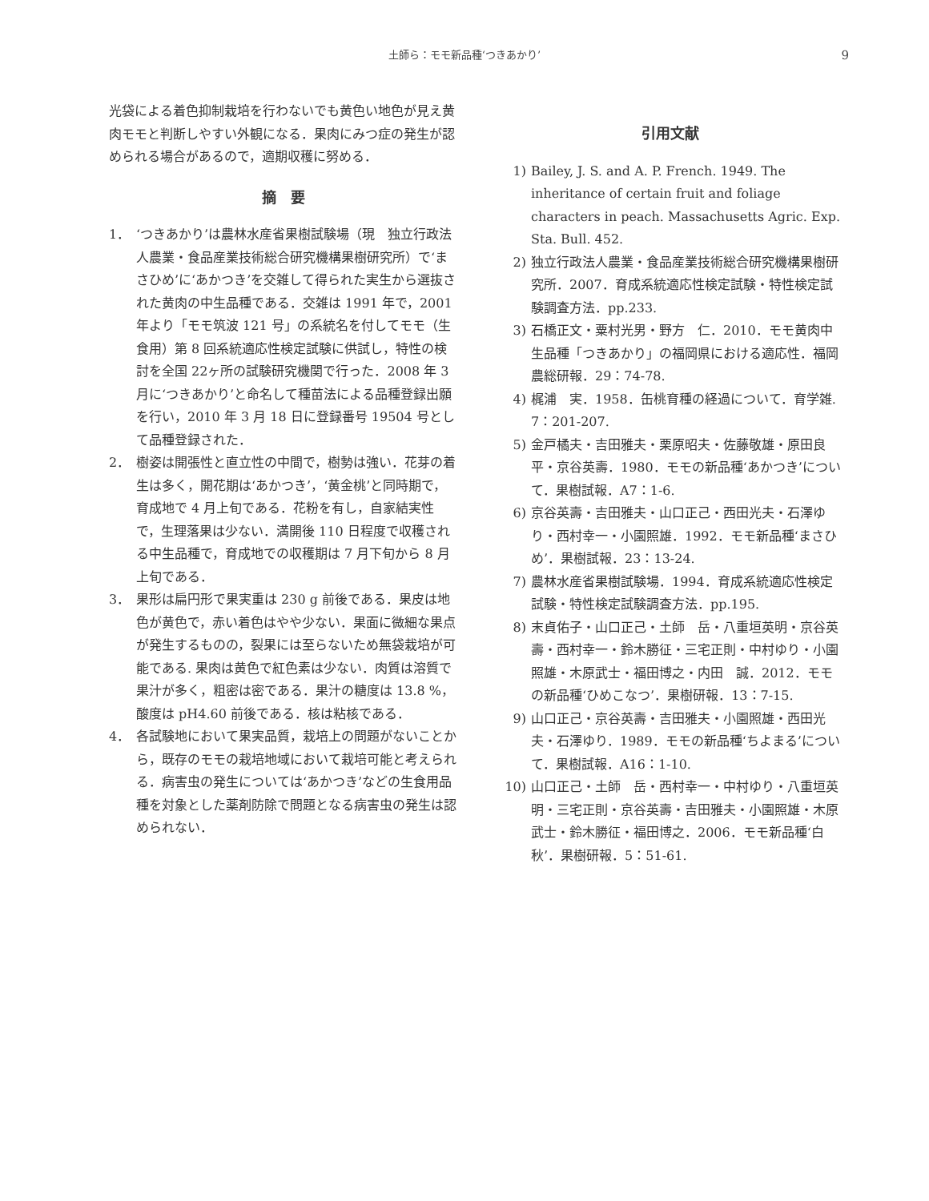土師ら：モモ新品種‘つきあかり’ 9
光袋による着色抑制栽培を行わないでも黄色い地色が見え黄肉モモと判断しやすい外観になる．果肉にみつ症の発生が認められる場合があるので，適期収穫に努める．
摘　要
1． ‘つきあかり’は農林水産省果樹試験場（現　独立行政法人農業・食品産業技術総合研究機構果樹研究所）で‘まさひめ’に‘あかつき’を交雑して得られた実生から選抜された黄肉の中生品種である．交雑は 1991 年で，2001 年より「モモ筑波 121 号」の系統名を付してモモ（生食用）第 8 回系統適応性検定試験に供試し，特性の検討を全国 22ヶ所の試験研究機関で行った．2008 年 3 月に‘つきあかり’と命名して種苗法による品種登録出願を行い，2010 年 3 月 18 日に登録番号 19504 号として品種登録された．
2． 樹姿は開張性と直立性の中間で，樹勢は強い．花芽の着生は多く，開花期は‘あかつき’，‘黄金桃’と同時期で，育成地で 4 月上旬である．花粉を有し，自家結実性で，生理落果は少ない．満開後 110 日程度で収穫される中生品種で，育成地での収穫期は 7 月下旬から 8 月上旬である．
3． 果形は扁円形で果実重は 230 g 前後である．果皮は地色が黄色で，赤い着色はやや少ない．果面に微細な果点が発生するものの，裂果には至らないため無袋栽培が可能である. 果肉は黄色で紅色素は少ない．肉質は溶質で果汁が多く，粗密は密である．果汁の糖度は 13.8 %，酸度は pH4.60 前後である．核は粘核である．
4． 各試験地において果実品質，栽培上の問題がないことから，既存のモモの栽培地域において栽培可能と考えられる．病害虫の発生については‘あかつき’などの生食用品種を対象とした薬剤防除で問題となる病害虫の発生は認められない．
引用文献
1) Bailey, J. S. and A. P. French. 1949. The inheritance of certain fruit and foliage characters in peach. Massachusetts Agric. Exp. Sta. Bull. 452.
2) 独立行政法人農業・食品産業技術総合研究機構果樹研究所．2007．育成系統適応性検定試験・特性検定試験調査方法．pp.233.
3) 石橋正文・粟村光男・野方　仁．2010．モモ黄肉中生品種「つきあかり」の福岡県における適応性．福岡農総研報．29：74-78.
4) 梶浦　実．1958．缶桃育種の経過について．育学雑. 7：201-207.
5) 金戸橘夫・吉田雅夫・栗原昭夫・佐藤敬雄・原田良平・京谷英壽．1980．モモの新品種‘あかつき’について．果樹試報．A7：1-6.
6) 京谷英壽・吉田雅夫・山口正己・西田光夫・石澤ゆり・西村幸一・小園照雄．1992．モモ新品種‘まさひめ’．果樹試報．23：13-24.
7) 農林水産省果樹試験場．1994．育成系統適応性検定試験・特性検定試験調査方法．pp.195.
8) 末貞佑子・山口正己・土師　岳・八重垣英明・京谷英壽・西村幸一・鈴木勝征・三宅正則・中村ゆり・小園照雄・木原武士・福田博之・内田　誠．2012．モモの新品種‘ひめこなつ’．果樹研報．13：7-15.
9) 山口正己・京谷英壽・吉田雅夫・小園照雄・西田光夫・石澤ゆり．1989．モモの新品種‘ちよまる’について．果樹試報．A16：1-10.
10) 山口正己・土師　岳・西村幸一・中村ゆり・八重垣英明・三宅正則・京谷英壽・吉田雅夫・小園照雄・木原武士・鈴木勝征・福田博之．2006．モモ新品種‘白秋’．果樹研報．5：51-61.